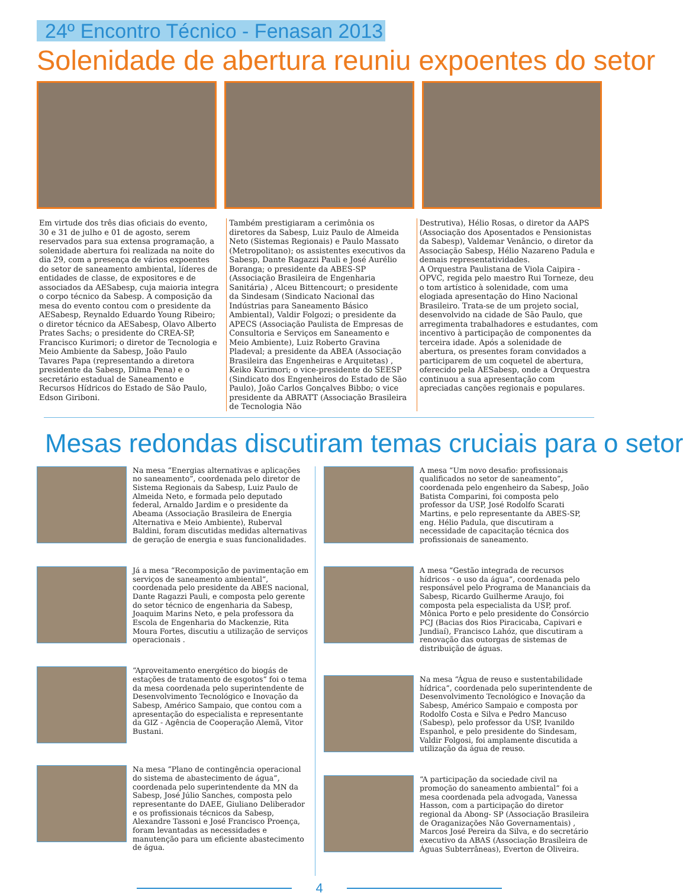24º Encontro Técnico - Fenasan 2013
Solenidade de abertura reuniu expoentes do setor
Em virtude dos três dias oficiais do evento, 30 e 31 de julho e 01 de agosto, serem reservados para sua extensa programação, a solenidade abertura foi realizada na noite do dia 29, com a presença de vários expoentes do setor de saneamento ambiental, líderes de entidades de classe, de expositores e de associados da AESabesp, cuja maioria integra o corpo técnico da Sabesp. A composição da mesa do evento contou com o presidente da AESabesp, Reynaldo Eduardo Young Ribeiro; o diretor técnico da AESabesp, Olavo Alberto Prates Sachs; o presidente do CREA-SP, Francisco Kurimori; o diretor de Tecnologia e Meio Ambiente da Sabesp, João Paulo Tavares Papa (representando a diretora presidente da Sabesp, Dilma Pena) e o secretário estadual de Saneamento e Recursos Hídricos do Estado de São Paulo, Edson Giriboni.
Também prestigiaram a cerimônia os diretores da Sabesp, Luiz Paulo de Almeida Neto (Sistemas Regionais) e Paulo Massato (Metropolitano); os assistentes executivos da Sabesp, Dante Ragazzi Pauli e José Aurélio Boranga; o presidente da ABES-SP (Associação Brasileira de Engenharia Sanitária) , Alceu Bittencourt; o presidente da Sindesam (Sindicato Nacional das Indústrias para Saneamento Básico Ambiental), Valdir Folgozi; o presidente da APECS (Associação Paulista de Empresas de Consultoria e Serviços em Saneamento e Meio Ambiente), Luiz Roberto Gravina Pladeval; a presidente da ABEA (Associação Brasileira das Engenheiras e Arquitetas) , Keiko Kurimori; o vice-presidente do SEESP (Sindicato dos Engenheiros do Estado de São Paulo), João Carlos Gonçalves Bibbo; o vice presidente da ABRATT (Associação Brasileira de Tecnologia Não
Destrutiva), Hélio Rosas, o diretor da AAPS (Associação dos Aposentados e Pensionistas da Sabesp), Valdemar Venâncio, o diretor da Associação Sabesp, Hélio Nazareno Padula e demais representatividades.
A Orquestra Paulistana de Viola Caipira - OPVC, regida pelo maestro Rui Torneze, deu o tom artístico à solenidade, com uma elogiada apresentação do Hino Nacional Brasileiro. Trata-se de um projeto social, desenvolvido na cidade de São Paulo, que arregimenta trabalhadores e estudantes, com incentivo à participação de componentes da terceira idade. Após a solenidade de abertura, os presentes foram convidados a participarem de um coquetel de abertura, oferecido pela AESabesp, onde a Orquestra continuou a sua apresentação com apreciadas canções regionais e populares.
Mesas redondas discutiram temas cruciais para o setor
Na mesa “Energias alternativas e aplicações no saneamento”, coordenada pelo diretor de Sistema Regionais da Sabesp, Luiz Paulo de Almeida Neto, e formada pelo deputado federal, Arnaldo Jardim e o presidente da Abeama (Associação Brasileira de Energia Alternativa e Meio Ambiente), Ruberval Baldini, foram discutidas medidas alternativas de geração de energia e suas funcionalidades.
Já a mesa “Recomposição de pavimentação em serviços de saneamento ambiental”, coordenada pelo presidente da ABES nacional, Dante Ragazzi Pauli, e composta pelo gerente do setor técnico de engenharia da Sabesp, Joaquim Marins Neto, e pela professora da Escola de Engenharia do Mackenzie, Rita Moura Fortes, discutiu a utilização de serviços operacionais .
“Aproveitamento energético do biogás de estações de tratamento de esgotos” foi o tema da mesa coordenada pelo superintendente de Desenvolvimento Tecnológico e Inovação da Sabesp, Américo Sampaio, que contou com a apresentação do especialista e representante da GIZ - Agência de Cooperação Alemã, Vitor Bustani.
Na mesa “Plano de contingência operacional do sistema de abastecimento de água”, coordenada pelo superintendente da MN da Sabesp, José Júlio Sanches, composta pelo representante do DAEE, Giuliano Deliberador e os profissionais técnicos da Sabesp, Alexandre Tassoni e José Francisco Proença, foram levantadas as necessidades e manutenção para um eficiente abastecimento de água.
A mesa “Um novo desafio: profissionais qualificados no setor de saneamento”, coordenada pelo engenheiro da Sabesp, João Batista Comparini, foi composta pelo professor da USP, José Rodolfo Scarati Martins, e pelo representante da ABES-SP, eng. Hélio Padula, que discutiram a necessidade de capacitação técnica dos profissionais de saneamento.
A mesa “Gestão integrada de recursos hídricos - o uso da água”, coordenada pelo responsável pelo Programa de Mananciais da Sabesp, Ricardo Guilherme Araujo, foi composta pela especialista da USP, prof. Mônica Porto e pelo presidente do Consórcio PCJ (Bacias dos Rios Piracicaba, Capivari e Jundiaí), Francisco Lahóz, que discutiram a renovação das outorgas de sistemas de distribuição de águas.
Na mesa “Água de reuso e sustentabilidade hídrica”, coordenada pelo superintendente de Desenvolvimento Tecnológico e Inovação da Sabesp, Américo Sampaio e composta por Rodolfo Costa e Silva e Pedro Mancuso (Sabesp), pelo professor da USP, Ivanildo Espanhol, e pelo presidente do Sindesam, Valdir Folgosi, foi amplamente discutida a utilização da água de reuso.
“A participação da sociedade civil na promoção do saneamento ambiental” foi a mesa coordenada pela advogada, Vanessa Hasson, com a participação do diretor regional da Abong- SP (Associação Brasileira de Oraganizações Não Governamentais) , Marcos José Pereira da Silva, e do secretário executivo da ABAS (Associação Brasileira de Águas Subterrâneas), Everton de Oliveira.
4